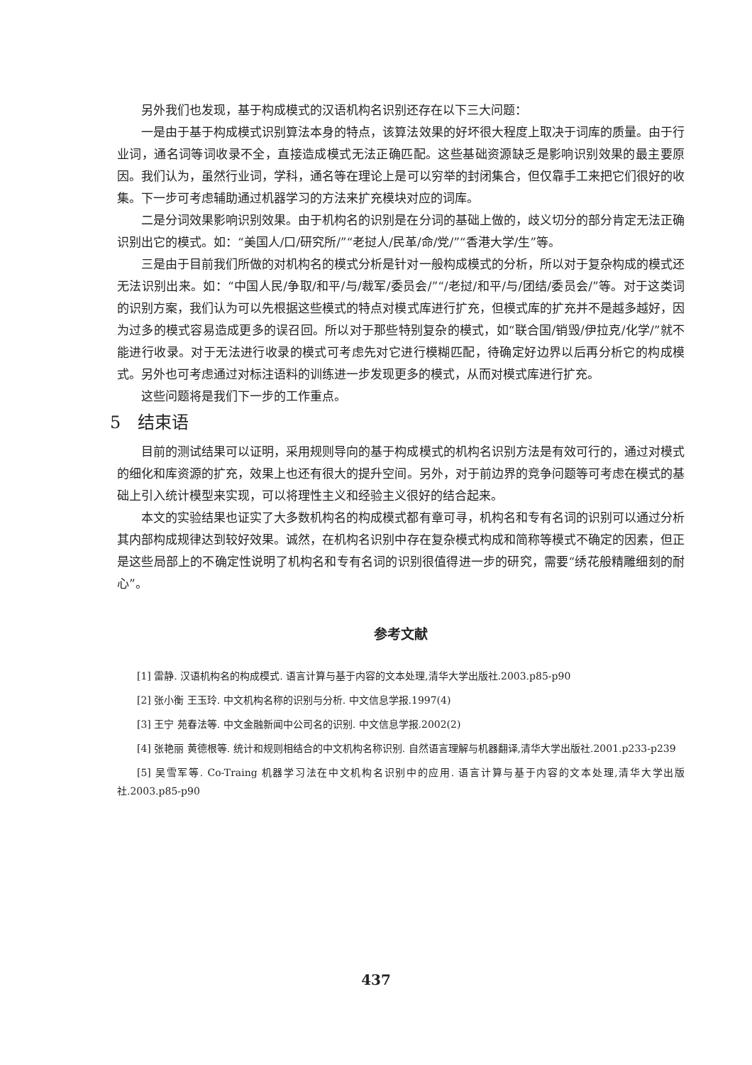另外我们也发现，基于构成模式的汉语机构名识别还存在以下三大问题：
一是由于基于构成模式识别算法本身的特点，该算法效果的好坏很大程度上取决于词库的质量。由于行业词，通名词等词收录不全，直接造成模式无法正确匹配。这些基础资源缺乏是影响识别效果的最主要原因。我们认为，虽然行业词，学科，通名等在理论上是可以穷举的封闭集合，但仅靠手工来把它们很好的收集。下一步可考虑辅助通过机器学习的方法来扩充模块对应的词库。
二是分词效果影响识别效果。由于机构名的识别是在分词的基础上做的，歧义切分的部分肯定无法正确识别出它的模式。如：“美国人/口/研究所/”“老挝人/民革/命/党/”“香港大学/生”等。
三是由于目前我们所做的对机构名的模式分析是针对一般构成模式的分析，所以对于复杂构成的模式还无法识别出来。如：“中国人民/争取/和平/与/裁军/委员会/”“/老挝/和平/与/团结/委员会/”等。对于这类词的识别方案，我们认为可以先根据这些模式的特点对模式库进行扩充，但模式库的扩充并不是越多越好，因为过多的模式容易造成更多的误召回。所以对于那些特别复杂的模式，如“联合国/销毁/伊拉克/化学/”就不能进行收录。对于无法进行收录的模式可考虑先对它进行模糊匹配，待确定好边界以后再分析它的构成模式。另外也可考虑通过对标注语料的训练进一步发现更多的模式，从而对模式库进行扩充。
这些问题将是我们下一步的工作重点。
5　结束语
目前的测试结果可以证明，采用规则导向的基于构成模式的机构名识别方法是有效可行的，通过对模式的细化和库资源的扩充，效果上也还有很大的提升空间。另外，对于前边界的竞争问题等可考虑在模式的基础上引入统计模型来实现，可以将理性主义和经验主义很好的结合起来。
本文的实验结果也证实了大多数机构名的构成模式都有章可寻，机构名和专有名词的识别可以通过分析其内部构成规律达到较好效果。诚然，在机构名识别中存在复杂模式构成和简称等模式不确定的因素，但正是这些局部上的不确定性说明了机构名和专有名词的识别很值得进一步的研究，需要“绣花般精雕细刻的耐心”。
参考文献
[1] 雷静. 汉语机构名的构成模式. 语言计算与基于内容的文本处理,清华大学出版社.2003.p85-p90
[2] 张小衡 王玉玲. 中文机构名称的识别与分析. 中文信息学报.1997(4)
[3] 王宁 苑春法等. 中文金融新闻中公司名的识别. 中文信息学报.2002(2)
[4] 张艳丽 黄德根等. 统计和规则相结合的中文机构名称识别. 自然语言理解与机器翻译,清华大学出版社.2001.p233-p239
[5] 吴雪军等. Co-Traing 机器学习法在中文机构名识别中的应用. 语言计算与基于内容的文本处理,清华大学出版社.2003.p85-p90
437